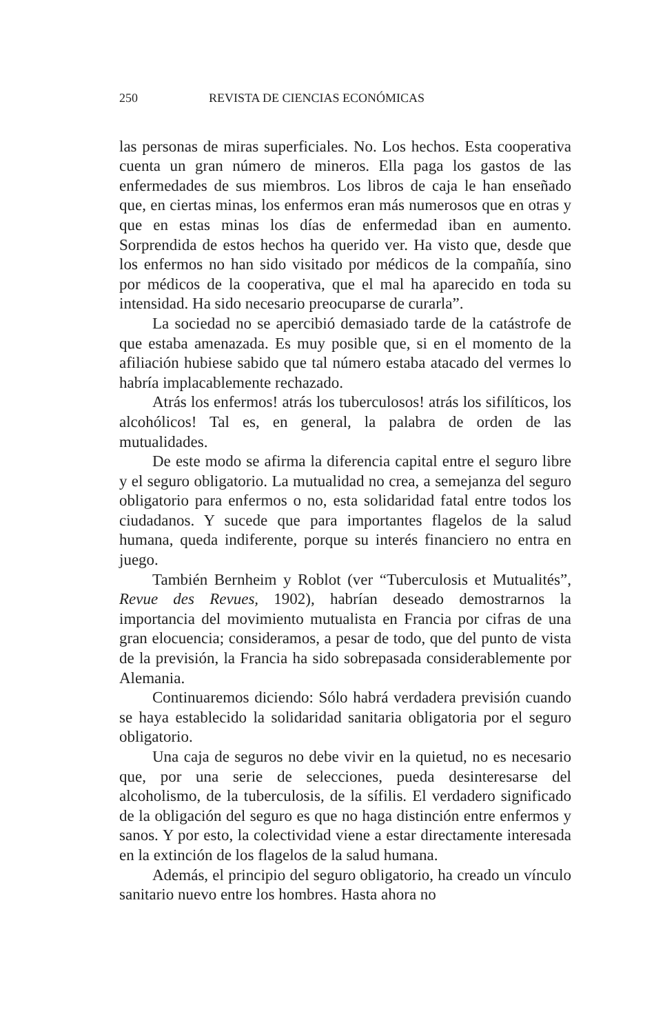250 REVISTA DE CIENCIAS ECONÓMICAS
las personas de miras superficiales. No. Los hechos. Esta cooperativa cuenta un gran número de mineros. Ella paga los gastos de las enfermedades de sus miembros. Los libros de caja le han enseñado que, en ciertas minas, los enfermos eran más numerosos que en otras y que en estas minas los días de enfermedad iban en aumento. Sorprendida de estos hechos ha querido ver. Ha visto que, desde que los enfermos no han sido visitado por médicos de la compañía, sino por médicos de la cooperativa, que el mal ha aparecido en toda su intensidad. Ha sido necesario preocuparse de curarla”.
La sociedad no se apercibió demasiado tarde de la catástrofe de que estaba amenazada. Es muy posible que, si en el momento de la afiliación hubiese sabido que tal número estaba atacado del vermes lo habría implacablemente rechazado.
Atrás los enfermos! atrás los tuberculosos! atrás los sifilíticos, los alcohólicos! Tal es, en general, la palabra de orden de las mutualidades.
De este modo se afirma la diferencia capital entre el seguro libre y el seguro obligatorio. La mutualidad no crea, a semejanza del seguro obligatorio para enfermos o no, esta solidaridad fatal entre todos los ciudadanos. Y sucede que para importantes flagelos de la salud humana, queda indiferente, porque su interés financiero no entra en juego.
También Bernheim y Roblot (ver “Tuberculosis et Mutualités”, Revue des Revues, 1902), habrían deseado demostrarnos la importancia del movimiento mutualista en Francia por cifras de una gran elocuencia; consideramos, a pesar de todo, que del punto de vista de la previsión, la Francia ha sido sobrepasada considerablemente por Alemania.
Continuaremos diciendo: Sólo habrá verdadera previsión cuando se haya establecido la solidaridad sanitaria obligatoria por el seguro obligatorio.
Una caja de seguros no debe vivir en la quietud, no es necesario que, por una serie de selecciones, pueda desinteresarse del alcoholismo, de la tuberculosis, de la sífilis. El verdadero significado de la obligación del seguro es que no haga distinción entre enfermos y sanos. Y por esto, la colectividad viene a estar directamente interesada en la extinción de los flagelos de la salud humana.
Además, el principio del seguro obligatorio, ha creado un vínculo sanitario nuevo entre los hombres. Hasta ahora no